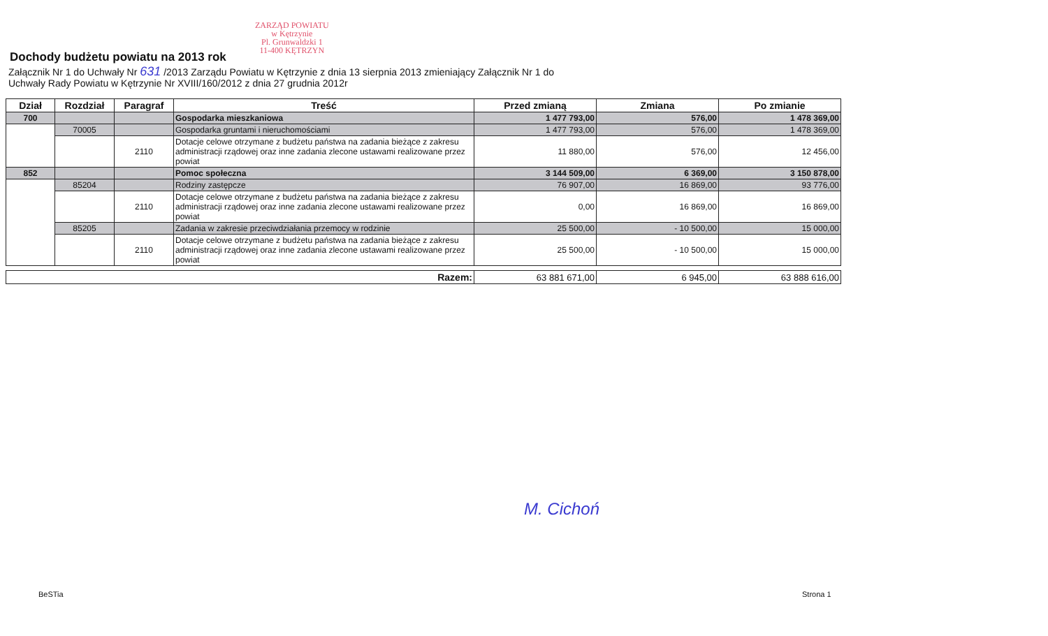ZARZĄD POWIATU
w Kętrzynie
Pl. Grunwaldzki 1
11-400 KĘTRZYN
Dochody budżetu powiatu na 2013 rok
Załącznik Nr 1 do Uchwały Nr 631 /2013 Zarządu Powiatu w Kętrzynie z dnia 13 sierpnia 2013 zmieniający Załącznik Nr 1 do Uchwały Rady Powiatu w Kętrzynie Nr XVIII/160/2012 z dnia 27 grudnia 2012r
| Dział | Rozdział | Paragraf | Treść | Przed zmianą | Zmiana | Po zmianie |
| --- | --- | --- | --- | --- | --- | --- |
| 700 | | | Gospodarka mieszkaniowa | 1 477 793,00 | 576,00 | 1 478 369,00 |
| | 70005 | | Gospodarka gruntami i nieruchomościami | 1 477 793,00 | 576,00 | 1 478 369,00 |
| | | 2110 | Dotacje celowe otrzymane z budżetu państwa na zadania bieżące z zakresu administracji rządowej oraz inne zadania zlecone ustawami realizowane przez powiat | 11 880,00 | 576,00 | 12 456,00 |
| 852 | | | Pomoc społeczna | 3 144 509,00 | 6 369,00 | 3 150 878,00 |
| | 85204 | | Rodziny zastępcze | 76 907,00 | 16 869,00 | 93 776,00 |
| | | 2110 | Dotacje celowe otrzymane z budżetu państwa na zadania bieżące z zakresu administracji rządowej oraz inne zadania zlecone ustawami realizowane przez powiat | 0,00 | 16 869,00 | 16 869,00 |
| | 85205 | | Zadania w zakresie przeciwdziałania przemocy w rodzinie | 25 500,00 | - 10 500,00 | 15 000,00 |
| | | 2110 | Dotacje celowe otrzymane z budżetu państwa na zadania bieżące z zakresu administracji rządowej oraz inne zadania zlecone ustawami realizowane przez powiat | 25 500,00 | - 10 500,00 | 15 000,00 |
| Razem: | 63 881 671,00 | 6 945,00 | 63 888 616,00 |
M. Cichoń
BeSTia Strona 1